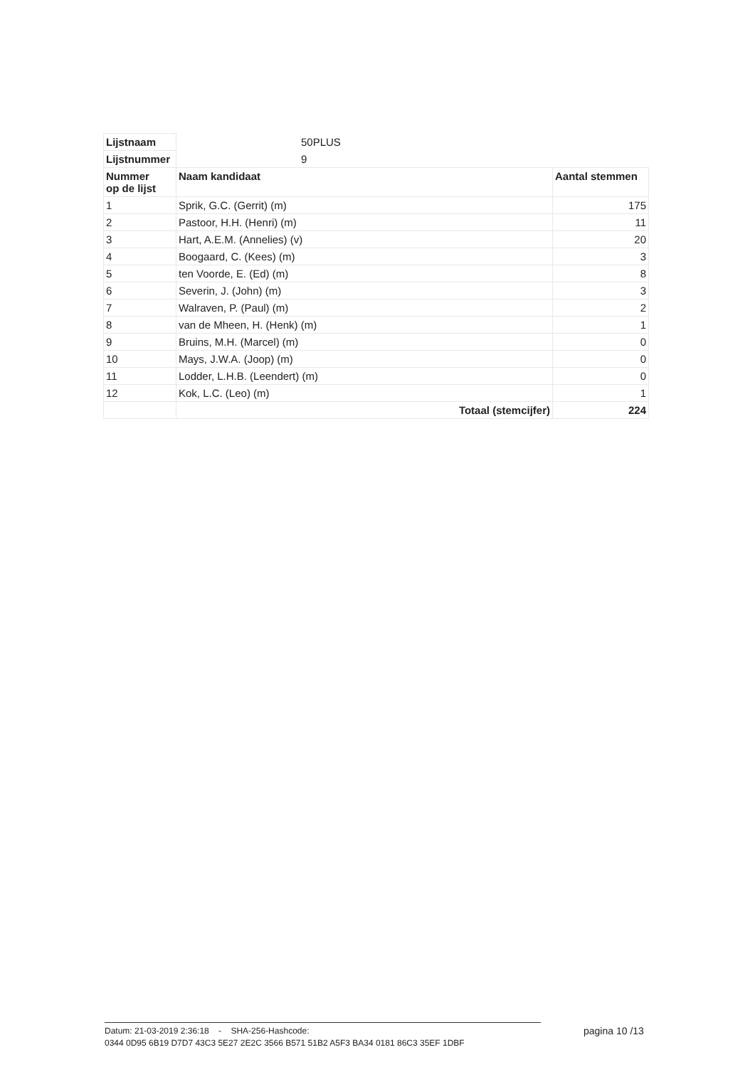| Lijstnaam | 50PLUS | |
| Lijstnummer | 9 | |
| Nummer op de lijst | Naam kandidaat | Aantal stemmen |
| 1 | Sprik, G.C. (Gerrit) (m) | 175 |
| 2 | Pastoor, H.H. (Henri) (m) | 11 |
| 3 | Hart, A.E.M. (Annelies) (v) | 20 |
| 4 | Boogaard, C. (Kees) (m) | 3 |
| 5 | ten Voorde, E. (Ed) (m) | 8 |
| 6 | Severin, J. (John) (m) | 3 |
| 7 | Walraven, P. (Paul) (m) | 2 |
| 8 | van de Mheen, H. (Henk) (m) | 1 |
| 9 | Bruins, M.H. (Marcel) (m) | 0 |
| 10 | Mays, J.W.A. (Joop) (m) | 0 |
| 11 | Lodder, L.H.B. (Leendert) (m) | 0 |
| 12 | Kok, L.C. (Leo) (m) | 1 |
| | Totaal (stemcijfer) | 224 |
Datum: 21-03-2019 2:36:18 - SHA-256-Hashcode:
0344 0D95 6B19 D7D7 43C3 5E27 2E2C 3566 B571 51B2 A5F3 BA34 0181 86C3 35EF 1DBF
pagina 10 /13